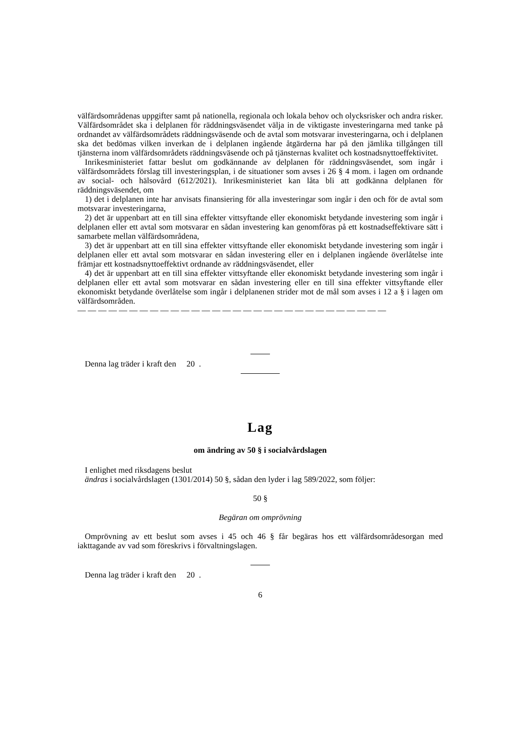välfärdsområdenas uppgifter samt på nationella, regionala och lokala behov och olycksrisker och andra risker. Välfärdsområdet ska i delplanen för räddningsväsendet välja in de viktigaste investeringarna med tanke på ordnandet av välfärdsområdets räddningsväsende och de avtal som motsvarar investeringarna, och i delplanen ska det bedömas vilken inverkan de i delplanen ingående åtgärderna har på den jämlika tillgången till tjänsterna inom välfärdsområdets rädd­ningsväsende och på tjänsternas kvalitet och kostnadsnyttoeffektivitet.
Inrikesministeriet fattar beslut om godkännande av delplanen för räddningsväsendet, som in­går i välfärdsområdets förslag till investeringsplan, i de situationer som avses i 26 § 4 mom. i lagen om ordnande av social- och hälsovård (612/2021). Inrikesministeriet kan låta bli att god­känna delplanen för räddningsväsendet, om
1) det i delplanen inte har anvisats finansiering för alla investeringar som ingår i den och för de avtal som motsvarar investeringarna,
2) det är uppenbart att en till sina effekter vittsyftande eller ekonomiskt betydande investering som ingår i delplanen eller ett avtal som motsvarar en sådan investering kan genomföras på ett kostnadseffektivare sätt i samarbete mellan välfärdsområdena,
3) det är uppenbart att en till sina effekter vittsyftande eller ekonomiskt betydande investering som ingår i delplanen eller ett avtal som motsvarar en sådan investering eller en i delplanen ingående överlåtelse inte främjar ett kostnadsnyttoeffektivt ordnande av räddningsväsendet, el­ler
4) det är uppenbart att en till sina effekter vittsyftande eller ekonomiskt betydande investering som ingår i delplanen eller ett avtal som motsvarar en sådan investering eller en till sina effekter vittsyftande eller ekonomiskt betydande överlåtelse som ingår i delplanenen strider mot de mål som avses i 12 a § i lagen om välfärdsområden.
— — — — — — — — — — — — — — — — — — — — — — — — — — — — — —
Denna lag träder i kraft den 20 .
Lag
om ändring av 50 § i socialvårdslagen
I enlighet med riksdagens beslut
ändras i socialvårdslagen (1301/2014) 50 §, sådan den lyder i lag 589/2022, som följer:
50 §
Begäran om omprövning
Omprövning av ett beslut som avses i 45 och 46 § får begäras hos ett välfärdsområdesorgan med iakttagande av vad som föreskrivs i förvaltningslagen.
Denna lag träder i kraft den 20 .
6